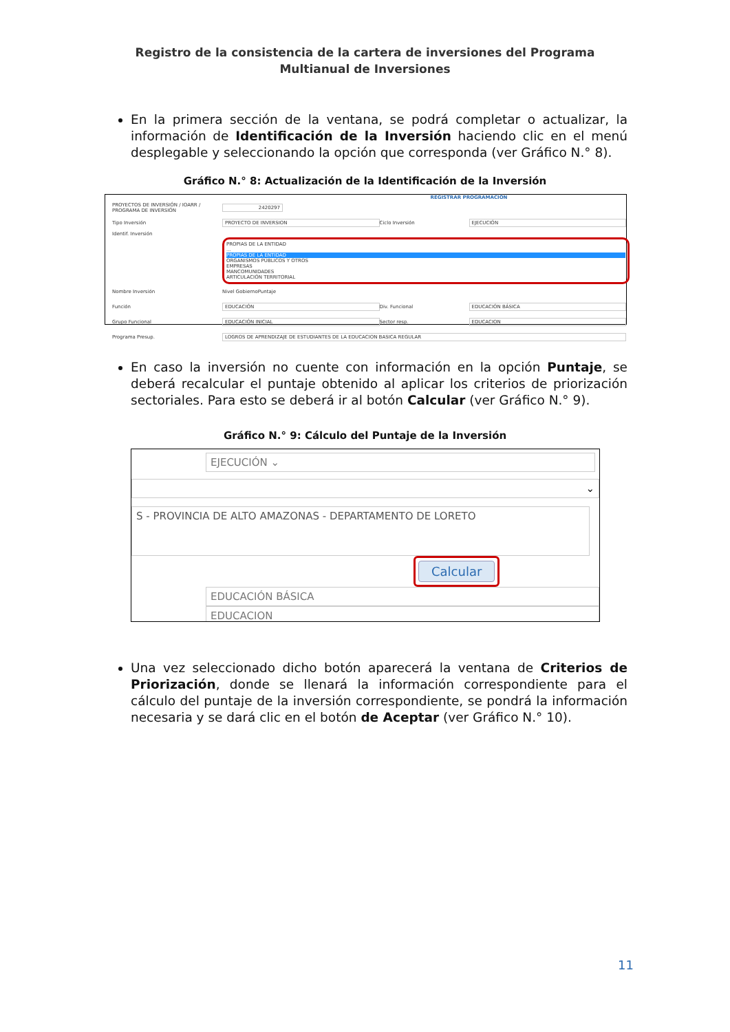Registro de la consistencia de la cartera de inversiones del Programa Multianual de Inversiones
En la primera sección de la ventana, se podrá completar o actualizar, la información de Identificación de la Inversión haciendo clic en el menú desplegable y seleccionando la opción que corresponda (ver Gráfico N.° 8).
Gráfico N.° 8: Actualización de la Identificación de la Inversión
REGISTRAR PROGRAMACIÓN
PROYECTOS DE INVERSIÓN / IOARR / PROGRAMA DE INVERSIÓN 2420297
Tipo Inversión PROYECTO DE INVERSION Ciclo Inversión EJECUCIÓN
Identif. Inversión
PROPIAS DE LA ENTIDAD
...
PROPIAS DE LA ENTIDAD
ORGANISMOS PÚBLICOS Y OTROS
EMPRESAS
MANCOMUNIDADES
ARTICULACIÓN TERRITORIAL
Nombre Inversión Nivel Gobierno Puntaje
Función EDUCACIÓN Div. Funcional EDUCACIÓN BÁSICA
Grupo Funcional EDUCACIÓN INICIAL Sector resp. EDUCACION
Programa Presup. LOGROS DE APRENDIZAJE DE ESTUDIANTES DE LA EDUCACION BASICA REGULAR
En caso la inversión no cuente con información en la opción Puntaje, se deberá recalcular el puntaje obtenido al aplicar los criterios de priorización sectoriales. Para esto se deberá ir al botón Calcular (ver Gráfico N.° 9).
Gráfico N.° 9: Cálculo del Puntaje de la Inversión
EJECUCIÓN ⌄
⌄
S - PROVINCIA DE ALTO AMAZONAS - DEPARTAMENTO DE LORETO
Calcular
EDUCACIÓN BÁSICA
EDUCACION
Una vez seleccionado dicho botón aparecerá la ventana de Criterios de Priorización, donde se llenará la información correspondiente para el cálculo del puntaje de la inversión correspondiente, se pondrá la información necesaria y se dará clic en el botón de Aceptar (ver Gráfico N.° 10).
11